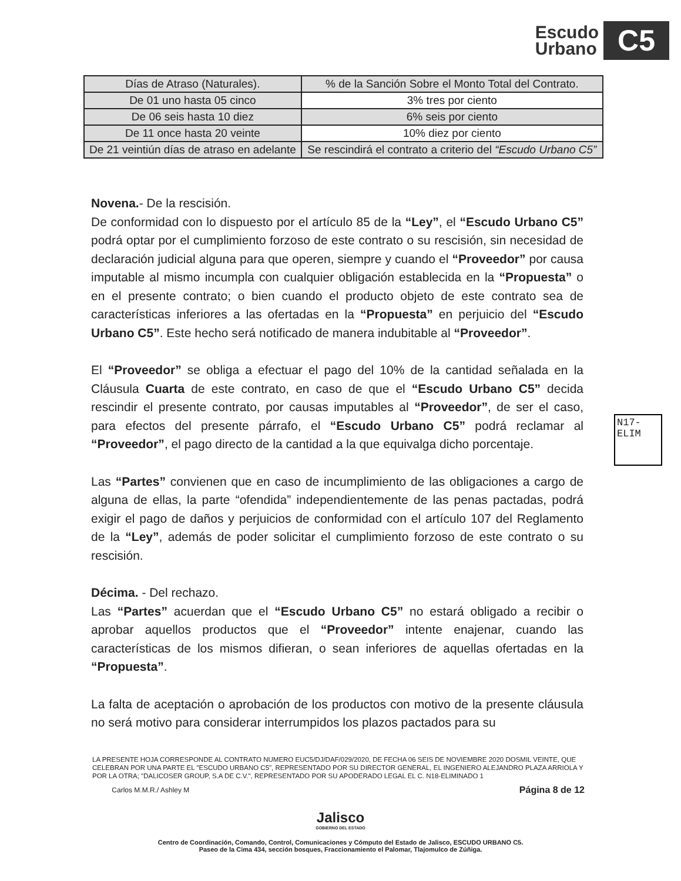Escudo
Urbano
C5
| Días de Atraso (Naturales). | % de la Sanción Sobre el Monto Total del Contrato. |
| --- | --- |
| De 01 uno hasta 05 cinco | 3% tres por ciento |
| De 06 seis hasta 10 diez | 6% seis por ciento |
| De 11 once hasta 20 veinte | 10% diez por ciento |
| De 21 veintiún días de atraso en adelante | Se rescindirá el contrato a criterio del “Escudo Urbano C5” |
Novena.- De la rescisión.
De conformidad con lo dispuesto por el artículo 85 de la “Ley”, el “Escudo Urbano C5” podrá optar por el cumplimiento forzoso de este contrato o su rescisión, sin necesidad de declaración judicial alguna para que operen, siempre y cuando el “Proveedor” por causa imputable al mismo incumpla con cualquier obligación establecida en la “Propuesta” o en el presente contrato; o bien cuando el producto objeto de este contrato sea de características inferiores a las ofertadas en la “Propuesta” en perjuicio del “Escudo Urbano C5”. Este hecho será notificado de manera indubitable al “Proveedor”.
El “Proveedor” se obliga a efectuar el pago del 10% de la cantidad señalada en la Cláusula Cuarta de este contrato, en caso de que el “Escudo Urbano C5” decida rescindir el presente contrato, por causas imputables al “Proveedor”, de ser el caso, para efectos del presente párrafo, el “Escudo Urbano C5” podrá reclamar al “Proveedor”, el pago directo de la cantidad a la que equivalga dicho porcentaje.
Las “Partes” convienen que en caso de incumplimiento de las obligaciones a cargo de alguna de ellas, la parte “ofendida” independientemente de las penas pactadas, podrá exigir el pago de daños y perjuicios de conformidad con el artículo 107 del Reglamento de la “Ley”, además de poder solicitar el cumplimiento forzoso de este contrato o su rescisión.
Décima. - Del rechazo.
Las “Partes” acuerdan que el “Escudo Urbano C5” no estará obligado a recibir o aprobar aquellos productos que el “Proveedor” intente enajenar, cuando las características de los mismos difieran, o sean inferiores de aquellas ofertadas en la “Propuesta”.
La falta de aceptación o aprobación de los productos con motivo de la presente cláusula no será motivo para considerar interrumpidos los plazos pactados para su
N17-ELIM
LA PRESENTE HOJA CORRESPONDE AL CONTRATO NUMERO EUC5/DJ/DAF/029/2020, DE FECHA 06 SEIS DE NOVIEMBRE 2020 DOSMIL VEINTE, QUE CELEBRAN POR UNA PARTE EL "ESCUDO URBANO C5", REPRESENTADO POR SU DIRECTOR GENERAL, EL INGENIERO ALEJANDRO PLAZA ARRIOLA Y POR LA OTRA; "DALICOSER GROUP, S.A DE C.V.", REPRESENTADO POR SU APODERADO LEGAL EL C. N18-ELIMINADO 1
Carlos M.M.R./ Ashley M Página 8 de 12
Jalisco
GOBIERNO DEL ESTADO
Centro de Coordinación, Comando, Control, Comunicaciones y Cómputo del Estado de Jalisco, ESCUDO URBANO C5.
Paseo de la Cima 434, sección bosques, Fraccionamiento el Palomar, Tlajomulco de Zúñiga.